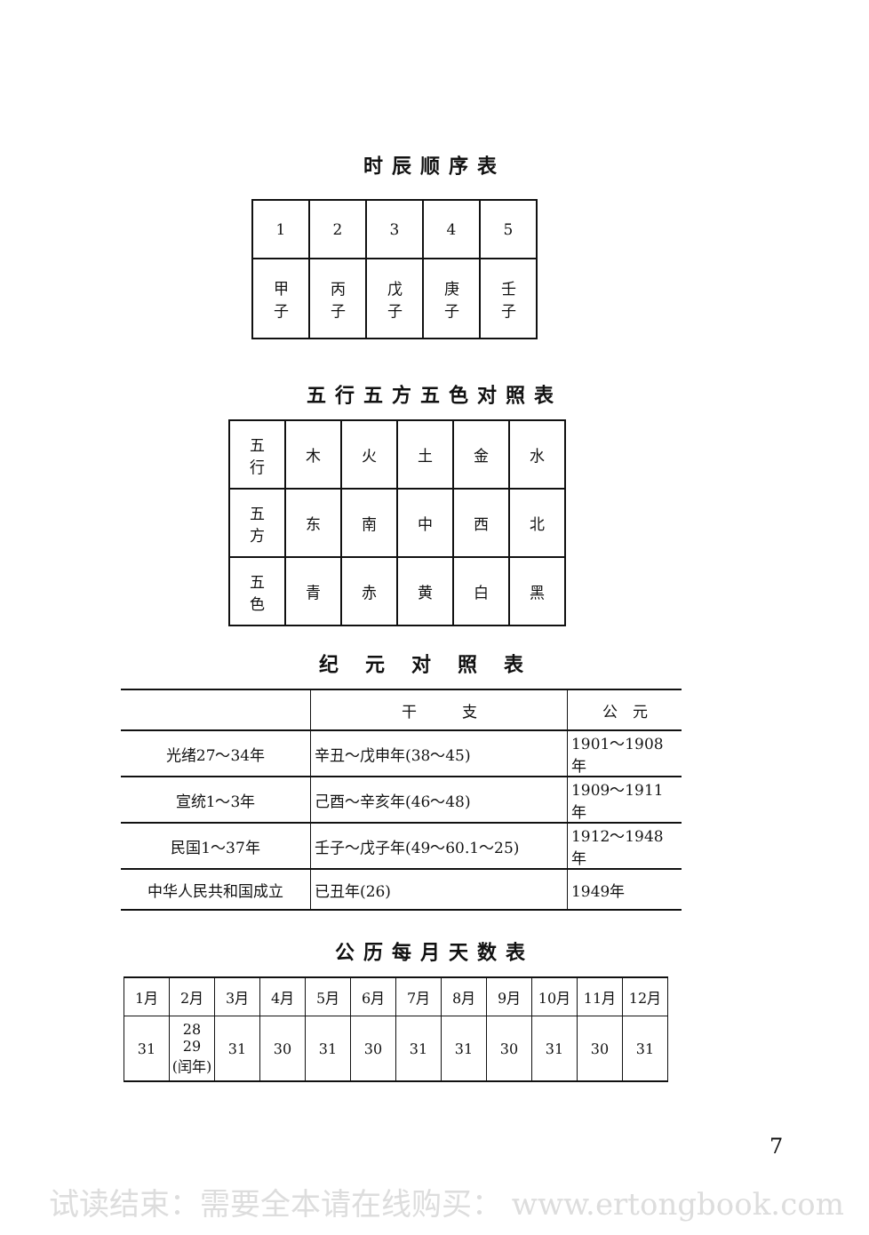时辰顺序表
| 1 | 2 | 3 | 4 | 5 |
| 甲 子 | 丙 子 | 戊 子 | 庚 子 | 壬 子 |
五行五方五色对照表
| 五 行 | 木 | 火 | 土 | 金 | 水 |
| 五 方 | 东 | 南 | 中 | 西 | 北 |
| 五 色 | 青 | 赤 | 黄 | 白 | 黑 |
纪元对照表
| | 干 支 | 公 元 |
| --- | --- | --- |
| 光绪27～34年 | 辛丑～戊申年(38～45) | 1901～1908年 |
| 宣统1～3年 | 己酉～辛亥年(46～48) | 1909～1911年 |
| 民国1～37年 | 壬子～戊子年(49～60.1～25) | 1912～1948年 |
| 中华人民共和国成立 | 已丑年(26) | 1949年 |
公历每月天数表
| 1月 | 2月 | 3月 | 4月 | 5月 | 6月 | 7月 | 8月 | 9月 | 10月 | 11月 | 12月 |
| --- | --- | --- | --- | --- | --- | --- | --- | --- | --- | --- | --- |
| 31 | 28 29 (闰年) | 31 | 30 | 31 | 30 | 31 | 31 | 30 | 31 | 30 | 31 |
7
试读结束：需要全本请在线购买： www.ertongbook.com